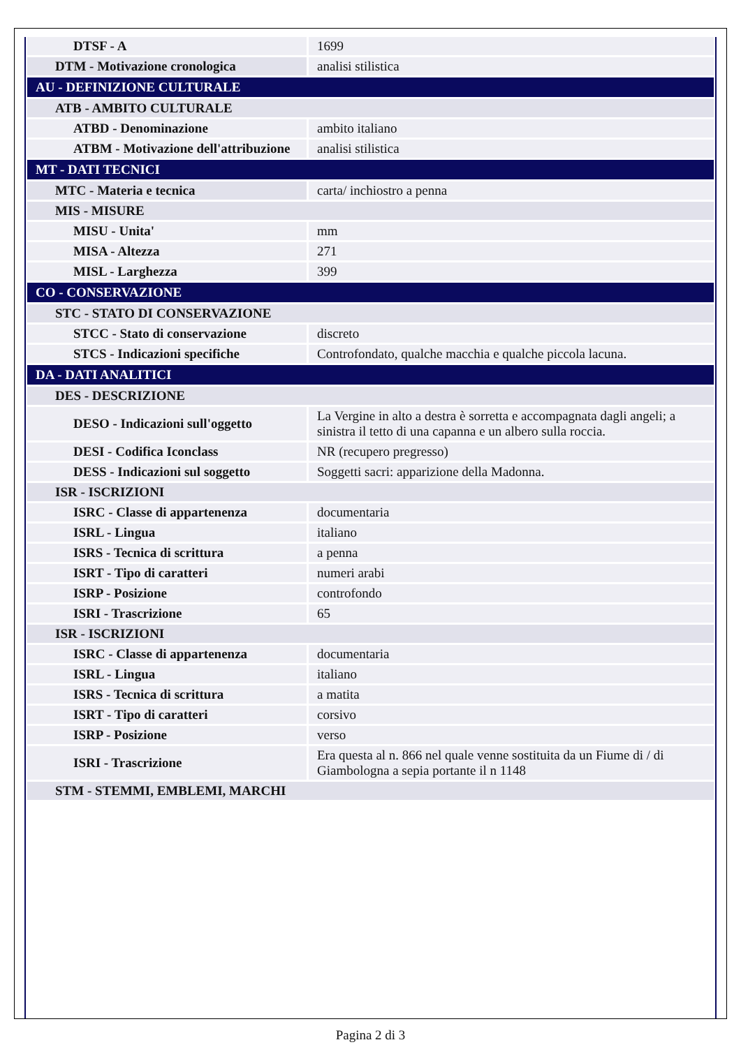| DTSF - A | 1699 |
| DTM - Motivazione cronologica | analisi stilistica |
| AU - DEFINIZIONE CULTURALE | |
| ATB - AMBITO CULTURALE | |
| ATBD - Denominazione | ambito italiano |
| ATBM - Motivazione dell'attribuzione | analisi stilistica |
| MT - DATI TECNICI | |
| MTC - Materia e tecnica | carta/ inchiostro a penna |
| MIS - MISURE | |
| MISU - Unita' | mm |
| MISA - Altezza | 271 |
| MISL - Larghezza | 399 |
| CO - CONSERVAZIONE | |
| STC - STATO DI CONSERVAZIONE | |
| STCC - Stato di conservazione | discreto |
| STCS - Indicazioni specifiche | Controfondato, qualche macchia e qualche piccola lacuna. |
| DA - DATI ANALITICI | |
| DES - DESCRIZIONE | |
| DESO - Indicazioni sull'oggetto | La Vergine in alto a destra è sorretta e accompagnata dagli angeli; a sinistra il tetto di una capanna e un albero sulla roccia. |
| DESI - Codifica Iconclass | NR (recupero pregresso) |
| DESS - Indicazioni sul soggetto | Soggetti sacri: apparizione della Madonna. |
| ISR - ISCRIZIONI | |
| ISRC - Classe di appartenenza | documentaria |
| ISRL - Lingua | italiano |
| ISRS - Tecnica di scrittura | a penna |
| ISRT - Tipo di caratteri | numeri arabi |
| ISRP - Posizione | controfondo |
| ISRI - Trascrizione | 65 |
| ISR - ISCRIZIONI | |
| ISRC - Classe di appartenenza | documentaria |
| ISRL - Lingua | italiano |
| ISRS - Tecnica di scrittura | a matita |
| ISRT - Tipo di caratteri | corsivo |
| ISRP - Posizione | verso |
| ISRI - Trascrizione | Era questa al n. 866 nel quale venne sostituita da un Fiume di / di Giambologna a sepia portante il n 1148 |
| STM - STEMMI, EMBLEMI, MARCHI | |
Pagina 2 di 3